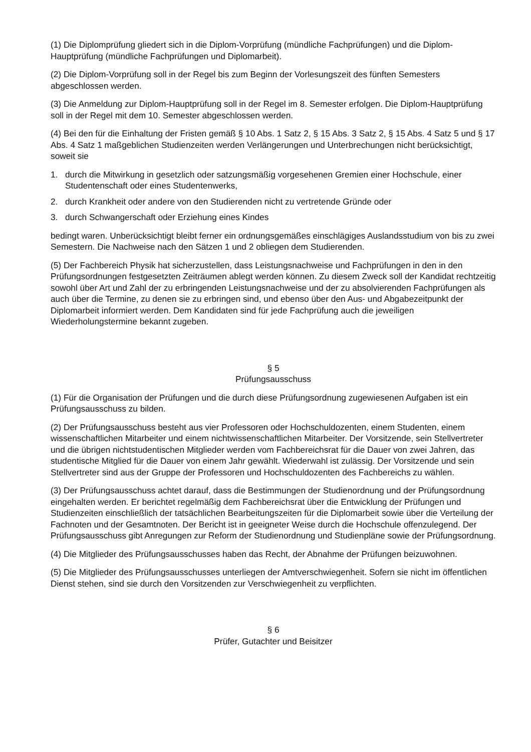(1) Die Diplomprüfung gliedert sich in die Diplom-Vorprüfung (mündliche Fachprüfungen) und die Diplom-Hauptprüfung (mündliche Fachprüfungen und Diplomarbeit).
(2) Die Diplom-Vorprüfung soll in der Regel bis zum Beginn der Vorlesungszeit des fünften Semesters abgeschlossen werden.
(3) Die Anmeldung zur Diplom-Hauptprüfung soll in der Regel im 8. Semester erfolgen. Die Diplom-Hauptprüfung soll in der Regel mit dem 10. Semester abgeschlossen werden.
(4) Bei den für die Einhaltung der Fristen gemäß § 10 Abs. 1 Satz 2, § 15 Abs. 3 Satz 2, § 15 Abs. 4 Satz 5 und § 17 Abs. 4 Satz 1 maßgeblichen Studienzeiten werden Verlängerungen und Unterbrechungen nicht berücksichtigt, soweit sie
1. durch die Mitwirkung in gesetzlich oder satzungsmäßig vorgesehenen Gremien einer Hochschule, einer Studentenschaft oder eines Studentenwerks,
2. durch Krankheit oder andere von den Studierenden nicht zu vertretende Gründe oder
3. durch Schwangerschaft oder Erziehung eines Kindes
bedingt waren. Unberücksichtigt bleibt ferner ein ordnungsgemäßes einschlägiges Auslandsstudium von bis zu zwei Semestern. Die Nachweise nach den Sätzen 1 und 2 obliegen dem Studierenden.
(5) Der Fachbereich Physik hat sicherzustellen, dass Leistungsnachweise und Fachprüfungen in den in den Prüfungsordnungen festgesetzten Zeiträumen ablegt werden können. Zu diesem Zweck soll der Kandidat rechtzeitig sowohl über Art und Zahl der zu erbringenden Leistungsnachweise und der zu absolvierenden Fachprüfungen als auch über die Termine, zu denen sie zu erbringen sind, und ebenso über den Aus- und Abgabezeitpunkt der Diplomarbeit informiert werden. Dem Kandidaten sind für jede Fachprüfung auch die jeweiligen Wiederholungstermine bekannt zugeben.
§ 5
Prüfungsausschuss
(1) Für die Organisation der Prüfungen und die durch diese Prüfungsordnung zugewiesenen Aufgaben ist ein Prüfungsausschuss zu bilden.
(2) Der Prüfungsausschuss besteht aus vier Professoren oder Hochschuldozenten, einem Studenten, einem wissenschaftlichen Mitarbeiter und einem nichtwissenschaftlichen Mitarbeiter. Der Vorsitzende, sein Stellvertreter und die übrigen nichtstudentischen Mitglieder werden vom Fachbereichsrat für die Dauer von zwei Jahren, das studentische Mitglied für die Dauer von einem Jahr gewählt. Wiederwahl ist zulässig. Der Vorsitzende und sein Stellvertreter sind aus der Gruppe der Professoren und Hochschuldozenten des Fachbereichs zu wählen.
(3) Der Prüfungsausschuss achtet darauf, dass die Bestimmungen der Studienordnung und der Prüfungsordnung eingehalten werden. Er berichtet regelmäßig dem Fachbereichsrat über die Entwicklung der Prüfungen und Studienzeiten einschließlich der tatsächlichen Bearbeitungszeiten für die Diplomarbeit sowie über die Verteilung der Fachnoten und der Gesamtnoten. Der Bericht ist in geeigneter Weise durch die Hochschule offenzulegend. Der Prüfungsausschuss gibt Anregungen zur Reform der Studienordnung und Studienpläne sowie der Prüfungsordnung.
(4) Die Mitglieder des Prüfungsausschusses haben das Recht, der Abnahme der Prüfungen beizuwohnen.
(5) Die Mitglieder des Prüfungsausschusses unterliegen der Amtverschwiegenheit. Sofern sie nicht im öffentlichen Dienst stehen, sind sie durch den Vorsitzenden zur Verschwiegenheit zu verpflichten.
§ 6
Prüfer, Gutachter und Beisitzer